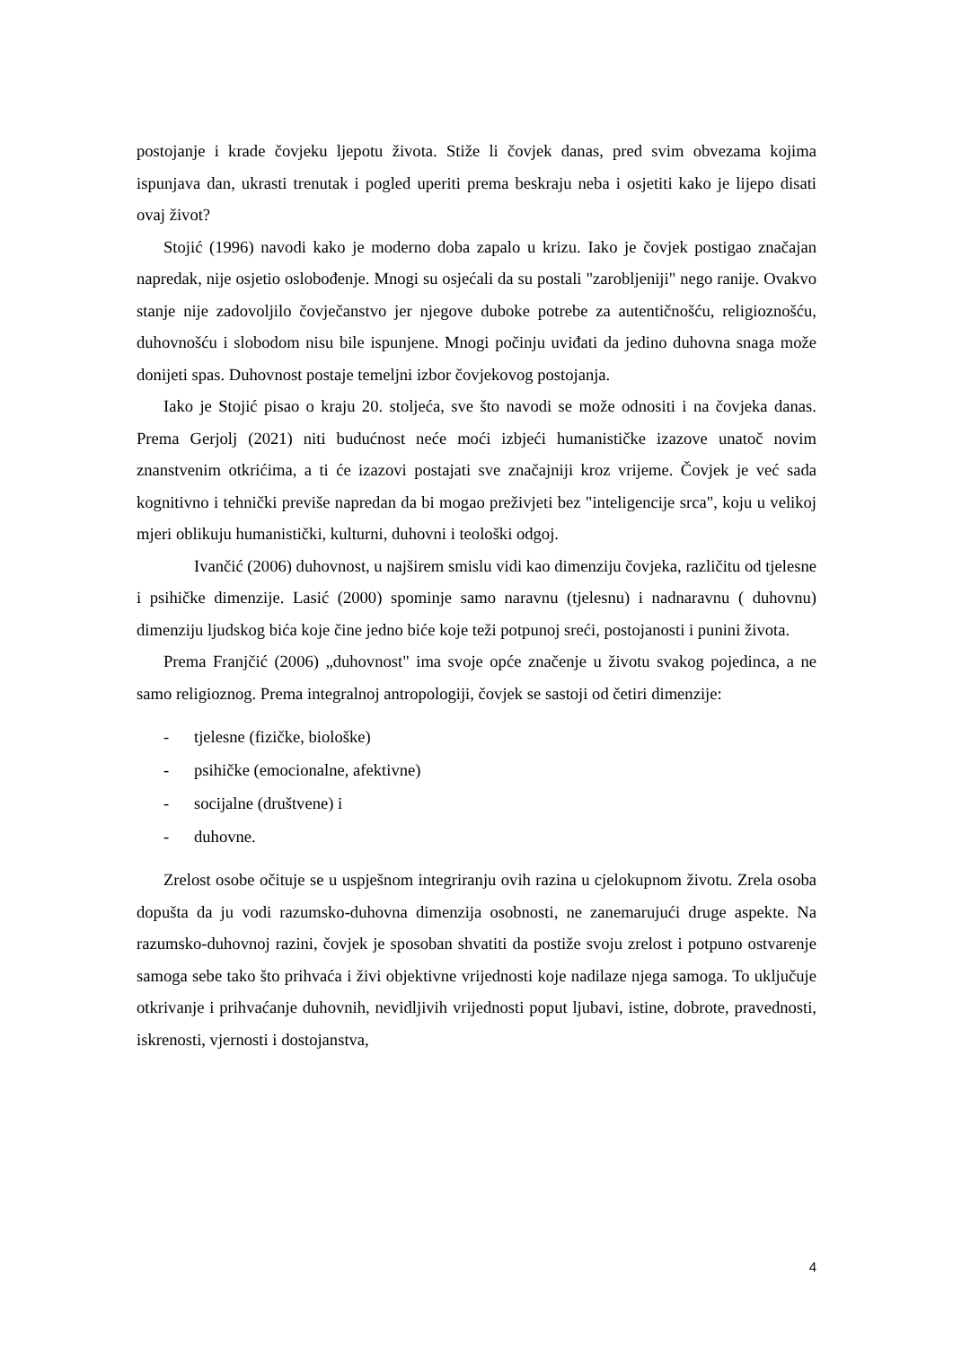postojanje i krade čovjeku ljepotu života. Stiže li čovjek danas, pred svim obvezama kojima ispunjava dan, ukrasti trenutak i pogled uperiti prema beskraju neba i osjetiti kako je lijepo disati ovaj život?
Stojić (1996) navodi kako je moderno doba zapalo u krizu. Iako je čovjek postigao značajan napredak, nije osjetio oslobođenje. Mnogi su osjećali da su postali "zarobljeniji" nego ranije. Ovakvo stanje nije zadovoljilo čovječanstvo jer njegove duboke potrebe za autentičnošću, religioznošću, duhovnošću i slobodom nisu bile ispunjene. Mnogi počinju uviđati da jedino duhovna snaga može donijeti spas. Duhovnost postaje temeljni izbor čovjekovog postojanja.
Iako je Stojić pisao o kraju 20. stoljeća, sve što navodi se može odnositi i na čovjeka danas. Prema Gerjolj (2021) niti budućnost neće moći izbjeći humanističke izazove unatoč novim znanstvenim otkrićima, a ti će izazovi postajati sve značajniji kroz vrijeme. Čovjek je već sada kognitivno i tehnički previše napredan da bi mogao preživjeti bez "inteligencije srca", koju u velikoj mjeri oblikuju humanistički, kulturni, duhovni i teološki odgoj.
Ivančić (2006) duhovnost, u najširem smislu vidi kao dimenziju čovjeka, različitu od tjelesne i psihičke dimenzije. Lasić (2000) spominje samo naravnu (tjelesnu) i nadnaravnu ( duhovnu) dimenziju ljudskog bića koje čine jedno biće koje teži potpunoj sreći, postojanosti i punini života.
Prema Franjčić (2006) „duhovnost" ima svoje opće značenje u životu svakog pojedinca, a ne samo religioznog. Prema integralnoj antropologiji, čovjek se sastoji od četiri dimenzije:
- tjelesne (fizičke, biološke)
- psihičke (emocionalne, afektivne)
- socijalne (društvene) i
- duhovne.
Zrelost osobe očituje se u uspješnom integriranju ovih razina u cjelokupnom životu. Zrela osoba dopušta da ju vodi razumsko-duhovna dimenzija osobnosti, ne zanemarujući druge aspekte. Na razumsko-duhovnoj razini, čovjek je sposoban shvatiti da postiže svoju zrelost i potpuno ostvarenje samoga sebe tako što prihvaća i živi objektivne vrijednosti koje nadilaze njega samoga. To uključuje otkrivanje i prihvaćanje duhovnih, nevidljivih vrijednosti poput ljubavi, istine, dobrote, pravednosti, iskrenosti, vjernosti i dostojanstva,
4